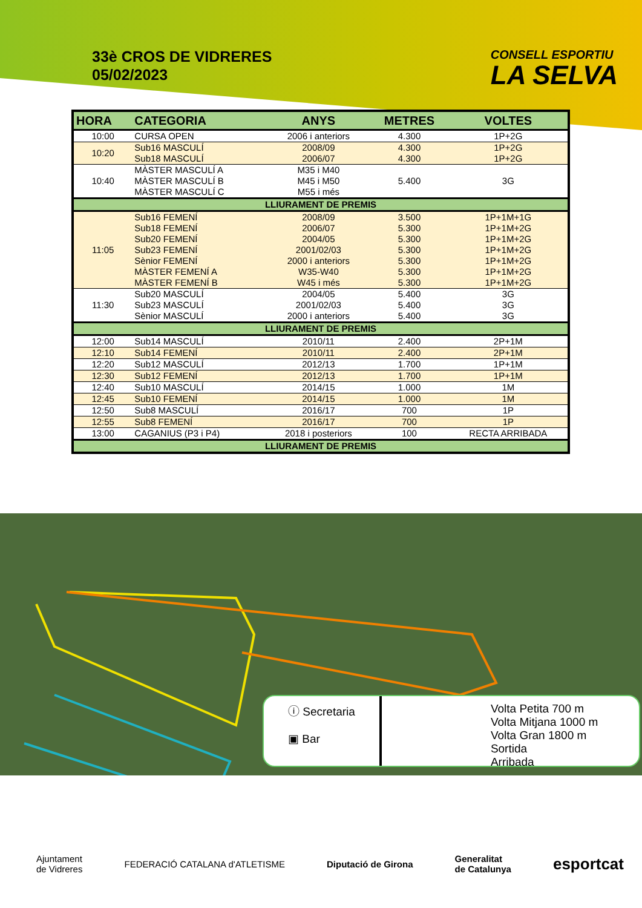33è CROS DE VIDRERES
05/02/2023
CONSELL ESPORTIU
LA SELVA
| HORA | CATEGORIA | ANYS | METRES | VOLTES |
| --- | --- | --- | --- | --- |
| 10:00 | CURSA OPEN | 2006 i anteriors | 4.300 | 1P+2G |
| 10:20 | Sub16 MASCULÍ Sub18 MASCULÍ | 2008/09 2006/07 | 4.300 4.300 | 1P+2G 1P+2G |
| 10:40 | MÀSTER MASCULÍ A MÀSTER MASCULÍ B MÀSTER MASCULÍ C | M35 i M40 M45 i M50 M55 i més | 5.400 | 3G |
| LLIURAMENT DE PREMIS | | | | |
| 11:05 | Sub16 FEMENÍ Sub18 FEMENÍ Sub20 FEMENÍ Sub23 FEMENÍ Sènior FEMENÍ MÀSTER FEMENÍ A MÀSTER FEMENÍ B | 2008/09 2006/07 2004/05 2001/02/03 2000 i anteriors W35-W40 W45 i més | 3.500 5.300 5.300 5.300 5.300 5.300 5.300 | 1P+1M+1G 1P+1M+2G 1P+1M+2G 1P+1M+2G 1P+1M+2G 1P+1M+2G 1P+1M+2G |
| 11:30 | Sub20 MASCULÍ Sub23 MASCULÍ Sènior MASCULÍ | 2004/05 2001/02/03 2000 i anteriors | 5.400 5.400 5.400 | 3G 3G 3G |
| LLIURAMENT DE PREMIS | | | | |
| 12:00 | Sub14 MASCULÍ | 2010/11 | 2.400 | 2P+1M |
| 12:10 | Sub14 FEMENÍ | 2010/11 | 2.400 | 2P+1M |
| 12:20 | Sub12 MASCULÍ | 2012/13 | 1.700 | 1P+1M |
| 12:30 | Sub12 FEMENÍ | 2012/13 | 1.700 | 1P+1M |
| 12:40 | Sub10 MASCULÍ | 2014/15 | 1.000 | 1M |
| 12:45 | Sub10 FEMENÍ | 2014/15 | 1.000 | 1M |
| 12:50 | Sub8 MASCULÍ | 2016/17 | 700 | 1P |
| 12:55 | Sub8 FEMENÍ | 2016/17 | 700 | 1P |
| 13:00 | CAGANIUS (P3 i P4) | 2018 i posteriors | 100 | RECTA ARRIBADA |
| LLIURAMENT DE PREMIS | | | | |
ⓘ Secretaria
▣ Bar
Volta Petita 700 m
Volta Mitjana 1000 m
Volta Gran 1800 m
Sortida
Arribada
Ajuntament
de Vidreres FEDERACIÓ CATALANA d'ATLETISME Diputació de Girona Generalitat
de Catalunya esportcat